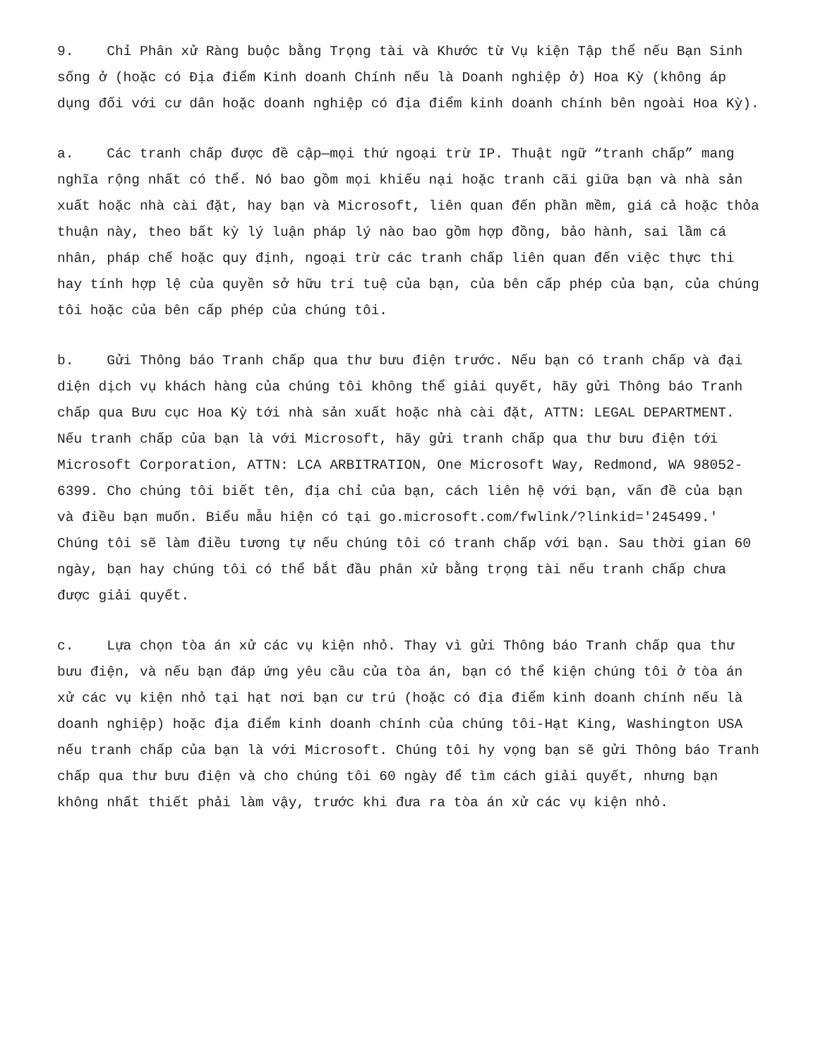9. Chỉ Phân xử Ràng buộc bằng Trọng tài và Khước từ Vụ kiện Tập thể nếu Bạn Sinh sống ở (hoặc có Địa điểm Kinh doanh Chính nếu là Doanh nghiệp ở) Hoa Kỳ (không áp dụng đối với cư dân hoặc doanh nghiệp có địa điểm kinh doanh chính bên ngoài Hoa Kỳ).
a. Các tranh chấp được đề cập—mọi thứ ngoại trừ IP. Thuật ngữ “tranh chấp” mang nghĩa rộng nhất có thể. Nó bao gồm mọi khiếu nại hoặc tranh cãi giữa bạn và nhà sản xuất hoặc nhà cài đặt, hay bạn và Microsoft, liên quan đến phần mềm, giá cả hoặc thỏa thuận này, theo bất kỳ lý luận pháp lý nào bao gồm hợp đồng, bảo hành, sai lầm cá nhân, pháp chế hoặc quy định, ngoại trừ các tranh chấp liên quan đến việc thực thi hay tính hợp lệ của quyền sở hữu trí tuệ của bạn, của bên cấp phép của bạn, của chúng tôi hoặc của bên cấp phép của chúng tôi.
b. Gửi Thông báo Tranh chấp qua thư bưu điện trước. Nếu bạn có tranh chấp và đại diện dịch vụ khách hàng của chúng tôi không thể giải quyết, hãy gửi Thông báo Tranh chấp qua Bưu cục Hoa Kỳ tới nhà sản xuất hoặc nhà cài đặt, ATTN: LEGAL DEPARTMENT. Nếu tranh chấp của bạn là với Microsoft, hãy gửi tranh chấp qua thư bưu điện tới Microsoft Corporation, ATTN: LCA ARBITRATION, One Microsoft Way, Redmond, WA 98052-6399. Cho chúng tôi biết tên, địa chỉ của bạn, cách liên hệ với bạn, vấn đề của bạn và điều bạn muốn. Biểu mẫu hiện có tại go.microsoft.com/fwlink/?linkid='245499.' Chúng tôi sẽ làm điều tương tự nếu chúng tôi có tranh chấp với bạn. Sau thời gian 60 ngày, bạn hay chúng tôi có thể bắt đầu phân xử bằng trọng tài nếu tranh chấp chưa được giải quyết.
c. Lựa chọn tòa án xử các vụ kiện nhỏ. Thay vì gửi Thông báo Tranh chấp qua thư bưu điện, và nếu bạn đáp ứng yêu cầu của tòa án, bạn có thể kiện chúng tôi ở tòa án xử các vụ kiện nhỏ tại hạt nơi bạn cư trú (hoặc có địa điểm kinh doanh chính nếu là doanh nghiệp) hoặc địa điểm kinh doanh chính của chúng tôi-Hạt King, Washington USA nếu tranh chấp của bạn là với Microsoft. Chúng tôi hy vọng bạn sẽ gửi Thông báo Tranh chấp qua thư bưu điện và cho chúng tôi 60 ngày để tìm cách giải quyết, nhưng bạn không nhất thiết phải làm vậy, trước khi đưa ra tòa án xử các vụ kiện nhỏ.